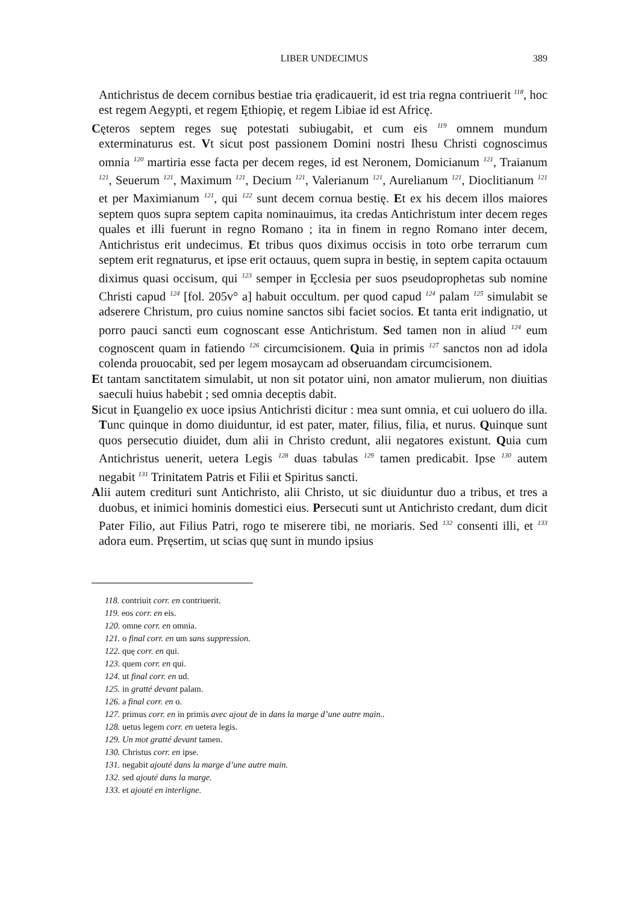LIBER UNDECIMUS 389
Antichristus de decem cornibus bestiae tria ęradicauerit, id est tria regna contriuerit <sup>118</sup>, hoc est regem Aegypti, et regem Ęthiopię, et regem Libiae id est Africę.
Cęteros septem reges suę potestati subiugabit, et cum eis <sup>119</sup> omnem mundum exterminaturus est. Vt sicut post passionem Domini nostri Ihesu Christi cognoscimus omnia <sup>120</sup> martiria esse facta per decem reges, id est Neronem, Domicianum <sup>121</sup>, Traianum <sup>121</sup>, Seuerum <sup>121</sup>, Maximum <sup>121</sup>, Decium <sup>121</sup>, Valerianum <sup>121</sup>, Aurelianum <sup>121</sup>, Dioclitianum <sup>121</sup> et per Maximianum <sup>121</sup>, qui <sup>122</sup> sunt decem cornua bestię. Et ex his decem illos maiores septem quos supra septem capita nominauimus, ita credas Antichristum inter decem reges quales et illi fuerunt in regno Romano ; ita in finem in regno Romano inter decem, Antichristus erit undecimus. Et tribus quos diximus occisis in toto orbe terrarum cum septem erit regnaturus, et ipse erit octauus, quem supra in bestię, in septem capita octauum diximus quasi occisum, qui <sup>123</sup> semper in Ęcclesia per suos pseudoprophetas sub nomine Christi capud <sup>124</sup> [fol. 205v° a] habuit occultum. per quod capud <sup>124</sup> palam <sup>125</sup> simulabit se adserere Christum, pro cuius nomine sanctos sibi faciet socios. Et tanta erit indignatio, ut porro pauci sancti eum cognoscant esse Antichristum. Sed tamen non in aliud <sup>124</sup> eum cognoscent quam in fatiendo <sup>126</sup> circumcisionem. Quia in primis <sup>127</sup> sanctos non ad idola colenda prouocabit, sed per legem mosaycam ad obseruandam circumcisionem.
Et tantam sanctitatem simulabit, ut non sit potator uini, non amator mulierum, non diuitias saeculi huius habebit ; sed omnia deceptis dabit.
Sicut in Ęuangelio ex uoce ipsius Antichristi dicitur : mea sunt omnia, et cui uoluero do illa. Tunc quinque in domo diuiduntur, id est pater, mater, filius, filia, et nurus. Quinque sunt quos persecutio diuidet, dum alii in Christo credunt, alii negatores existunt. Quia cum Antichristus uenerit, uetera Legis <sup>128</sup> duas tabulas <sup>129</sup> tamen predicabit. Ipse <sup>130</sup> autem negabit <sup>131</sup> Trinitatem Patris et Filii et Spiritus sancti.
Alii autem credituri sunt Antichristo, alii Christo, ut sic diuiduntur duo a tribus, et tres a duobus, et inimici hominis domestici eius. Persecuti sunt ut Antichristo credant, dum dicit Pater Filio, aut Filius Patri, rogo te miserere tibi, ne moriaris. Sed <sup>132</sup> consenti illi, et <sup>133</sup> adora eum. Pręsertim, ut scias quę sunt in mundo ipsius
118. contriuit corr. en contriuerit.
119. eos corr. en eis.
120. omne corr. en omnia.
121. o final corr. en um sans suppression.
122. quę corr. en qui.
123. quem corr. en qui.
124. ut final corr. en ud.
125. in gratté devant palam.
126. a final corr. en o.
127. primus corr. en in primis avec ajout de in dans la marge d’une autre main..
128. uetus legem corr. en uetera legis.
129. Un mot gratté devant tamen.
130. Christus corr. en ipse.
131. negabit ajouté dans la marge d’une autre main.
132. sed ajouté dans la marge.
133. et ajouté en interligne.